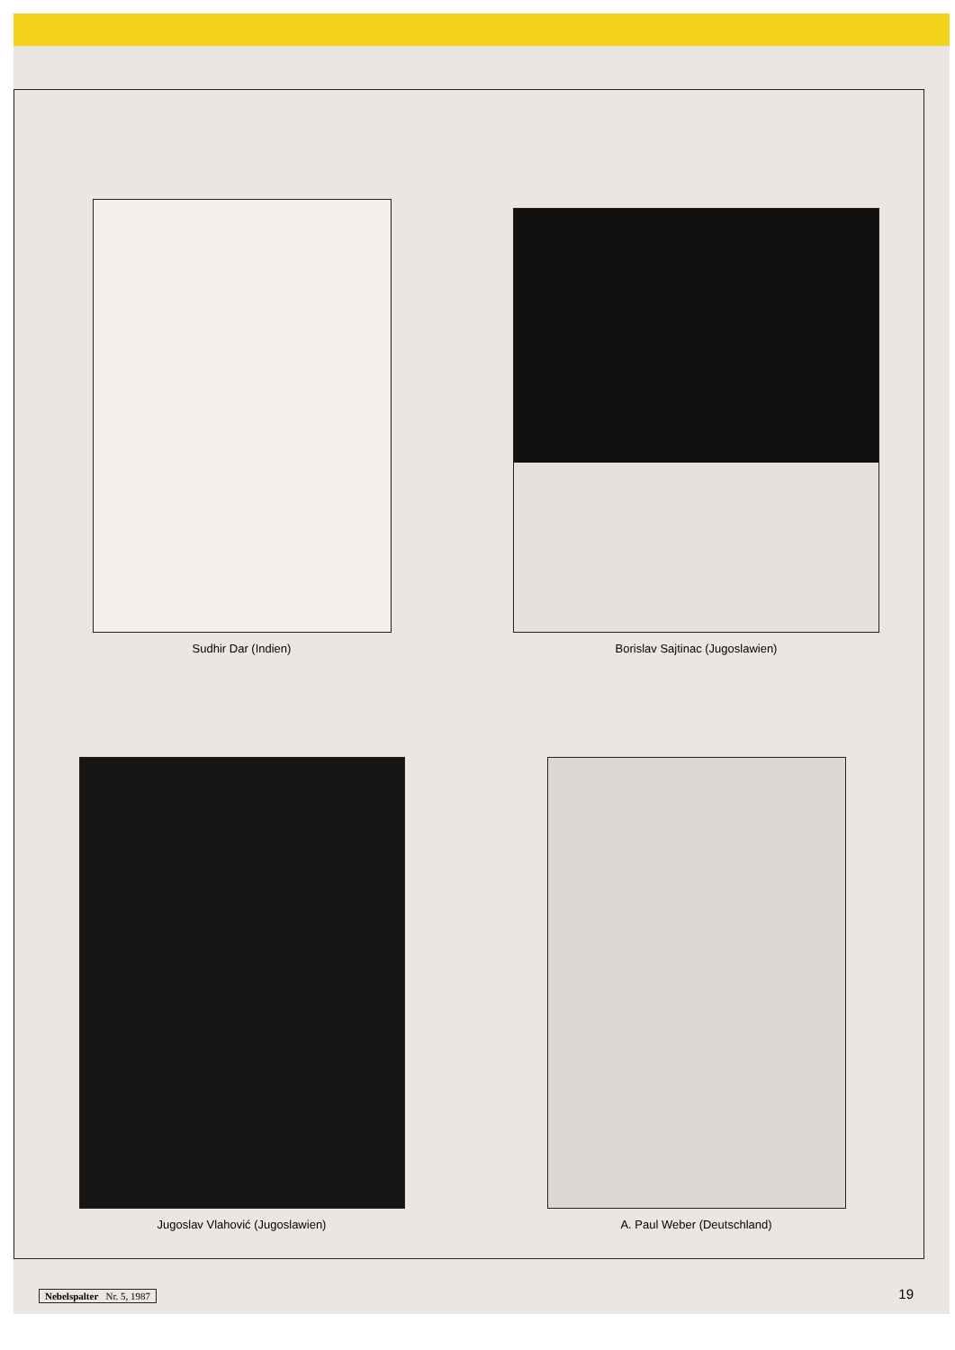Sudhir Dar (Indien)
Borislav Sajtinac (Jugoslawien)
Jugoslav Vlahović (Jugoslawien)
A. Paul Weber (Deutschland)
Nebelspalter Nr. 5, 1987 19